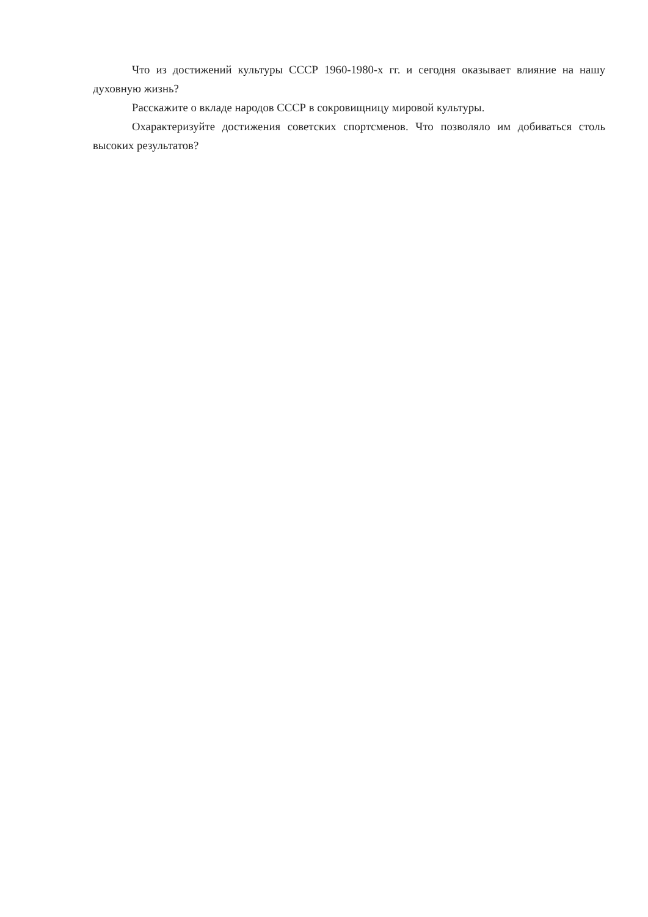Что из достижений культуры СССР 1960-1980-х гг. и сегодня оказывает влияние на нашу духовную жизнь?
Расскажите о вкладе народов СССР в сокровищницу мировой культуры.
Охарактеризуйте достижения советских спортсменов. Что позволяло им добиваться столь высоких результатов?